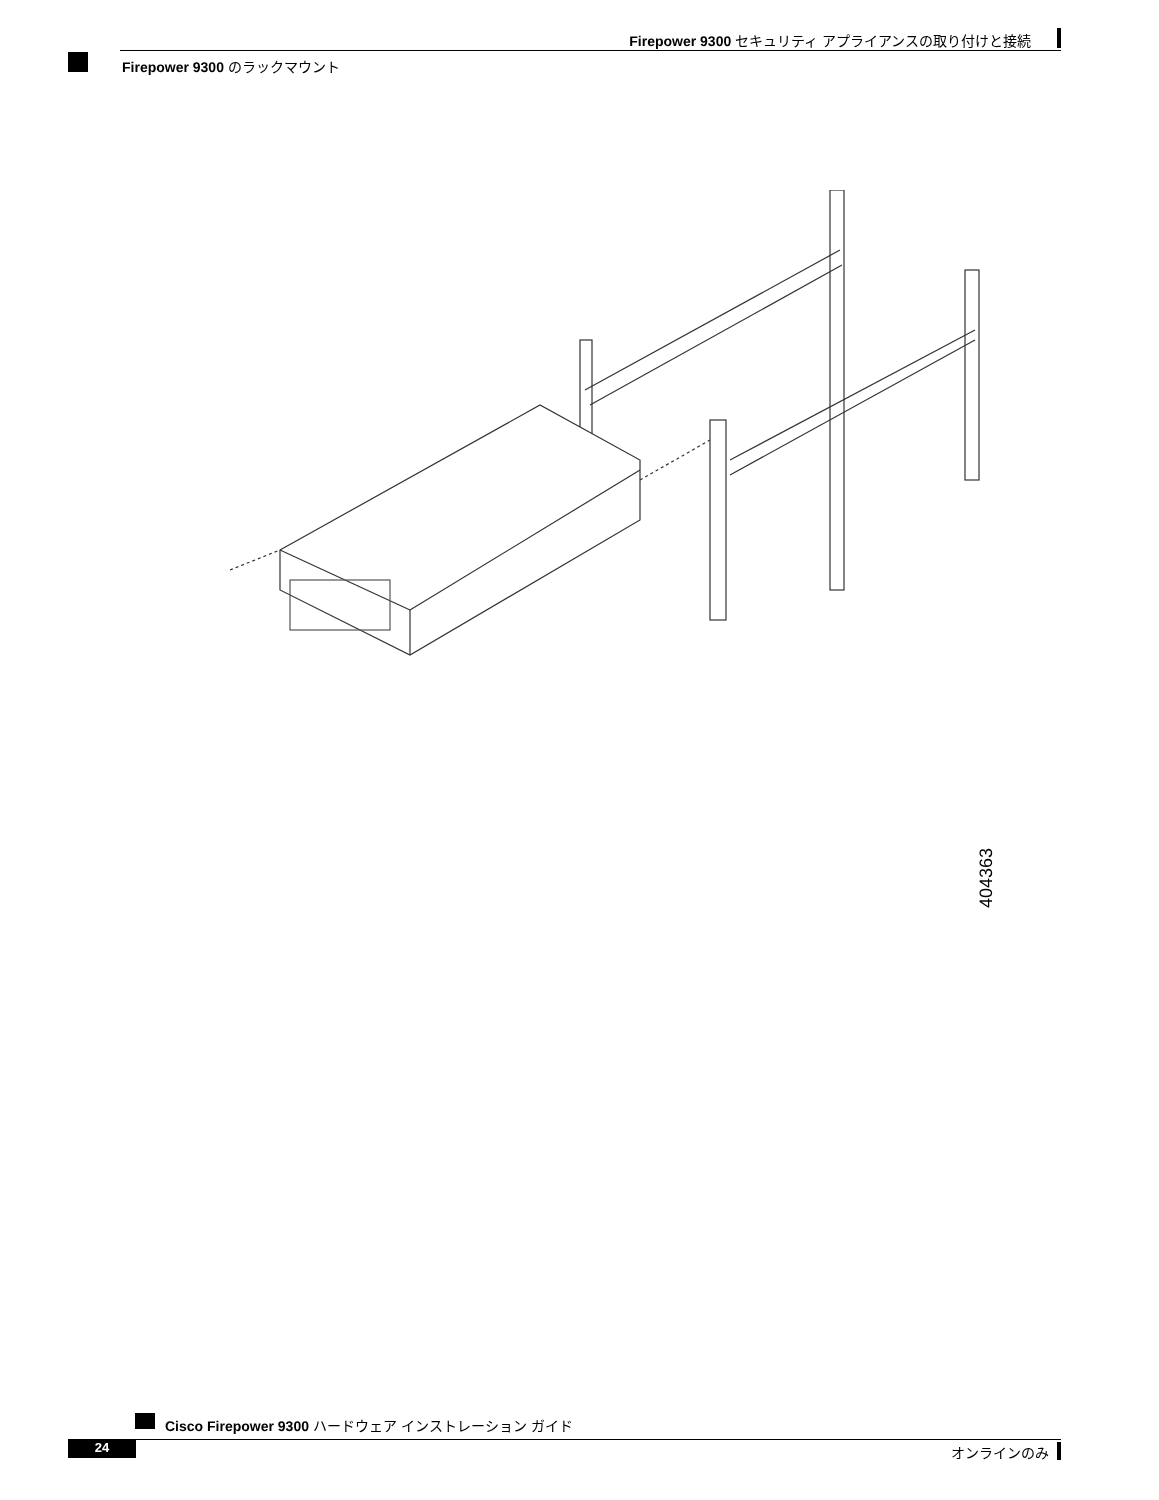Firepower 9300 セキュリティ アプライアンスの取り付けと接続
Firepower 9300 のラックマウント
404363
Cisco Firepower 9300 ハードウェア インストレーション ガイド
24
オンラインのみ